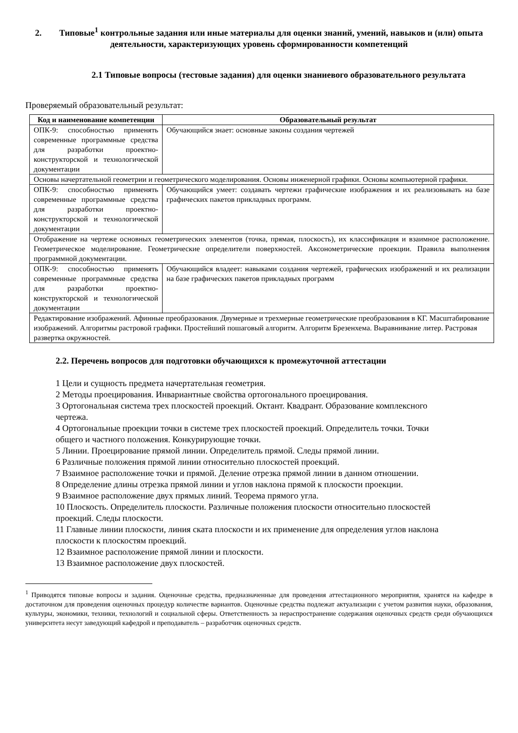2. Типовые<sup>1</sup> контрольные задания или иные материалы для оценки знаний, умений, навыков и (или) опыта деятельности, характеризующих уровень сформированности компетенций
2.1 Типовые вопросы (тестовые задания) для оценки знаниевого образовательного результата
Проверяемый образовательный результат:
| Код и наименование компетенции | Образовательный результат |
| --- | --- |
| ОПК-9: способностью применять современные программные средства для разработки проектно-конструкторской и технологической документации | Обучающийся знает: основные законы создания чертежей |
| Основы начертательной геометрии и геометрического моделирования. Основы инженерной графики. Основы компьютерной графики. | |
| ОПК-9: способностью применять современные программные средства для разработки проектно-конструкторской и технологической документации | Обучающийся умеет: создавать чертежи графические изображения и их реализовывать на базе графических пакетов прикладных программ. |
| Отображение на чертеже основных геометрических элементов (точка, прямая, плоскость), их классификация и взаимное расположение. Геометрическое моделирование. Геометрические определители поверхностей. Аксонометрические проекции. Правила выполнения программной документации. | |
| ОПК-9: способностью применять современные программные средства для разработки проектно-конструкторской и технологической документации | Обучающийся владеет: навыками создания чертежей, графических изображений и их реализации на базе графических пакетов прикладных программ |
| Редактирование изображений. Афинные преобразования. Двумерные и трехмерные геометрические преобразования в КГ. Масштабирование изображений. Алгоритмы растровой графики. Простейший пошаговый алгоритм. Алгоритм Брезенхема. Выравнивание литер. Растровая развертка окружностей. | |
2.2. Перечень вопросов для подготовки обучающихся к промежуточной аттестации
1 Цели и сущность предмета начертательная геометрия.
2 Методы проецирования. Инвариантные свойства ортогонального проецирования.
3 Ортогональная система трех плоскостей проекций. Октант. Квадрант. Образование комплексного чертежа.
4 Ортогональные проекции точки в системе трех плоскостей проекций. Определитель точки. Точки общего и частного положения. Конкурирующие точки.
5 Линии. Проецирование прямой линии. Определитель прямой. Следы прямой линии.
6 Различные положения прямой линии относительно плоскостей проекций.
7 Взаимное расположение точки и прямой. Деление отрезка прямой линии в данном отношении.
8 Определение длины отрезка прямой линии и углов наклона прямой к плоскости проекции.
9 Взаимное расположение двух прямых линий. Теорема прямого угла.
10 Плоскость. Определитель плоскости. Различные положения плоскости относительно плоскостей проекций. Следы плоскости.
11 Главные линии плоскости, линия ската плоскости и их применение для определения углов наклона плоскости к плоскостям проекций.
12 Взаимное расположение прямой линии и плоскости.
13 Взаимное расположение двух плоскостей.
<sup>1</sup> Приводятся типовые вопросы и задания. Оценочные средства, предназначенные для проведения аттестационного мероприятия, хранятся на кафедре в достаточном для проведения оценочных процедур количестве вариантов. Оценочные средства подлежат актуализации с учетом развития науки, образования, культуры, экономики, техники, технологий и социальной сферы. Ответственность за нераспространение содержания оценочных средств среди обучающихся университета несут заведующий кафедрой и преподаватель – разработчик оценочных средств.